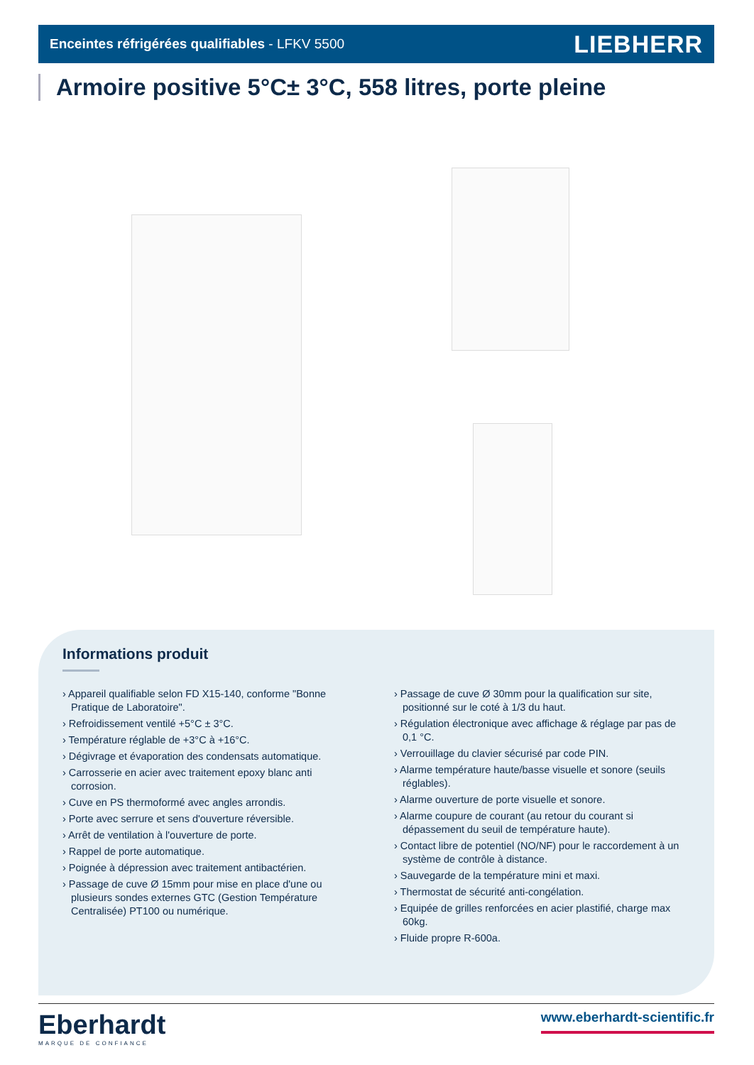Enceintes réfrigérées qualifiables - LFKV 5500 LIEBHERR
Armoire positive 5°C± 3°C, 558 litres, porte pleine
Informations produit
› Appareil qualifiable selon FD X15-140, conforme "Bonne Pratique de Laboratoire".
› Refroidissement ventilé +5°C ± 3°C.
› Température réglable de +3°C à +16°C.
› Dégivrage et évaporation des condensats automatique.
› Carrosserie en acier avec traitement epoxy blanc anti corrosion.
› Cuve en PS thermoformé avec angles arrondis.
› Porte avec serrure et sens d'ouverture réversible.
› Arrêt de ventilation à l'ouverture de porte.
› Rappel de porte automatique.
› Poignée à dépression avec traitement antibactérien.
› Passage de cuve Ø 15mm pour mise en place d'une ou plusieurs sondes externes GTC (Gestion Température Centralisée) PT100 ou numérique.
› Passage de cuve Ø 30mm pour la qualification sur site, positionné sur le coté à 1/3 du haut.
› Régulation électronique avec affichage & réglage par pas de 0,1 °C.
› Verrouillage du clavier sécurisé par code PIN.
› Alarme température haute/basse visuelle et sonore (seuils réglables).
› Alarme ouverture de porte visuelle et sonore.
› Alarme coupure de courant (au retour du courant si dépassement du seuil de température haute).
› Contact libre de potentiel (NO/NF) pour le raccordement à un système de contrôle à distance.
› Sauvegarde de la température mini et maxi.
› Thermostat de sécurité anti-congélation.
› Equipée de grilles renforcées en acier plastifié, charge max 60kg.
› Fluide propre R-600a.
Eberhardt
MARQUE DE CONFIANCE
www.eberhardt-scientific.fr